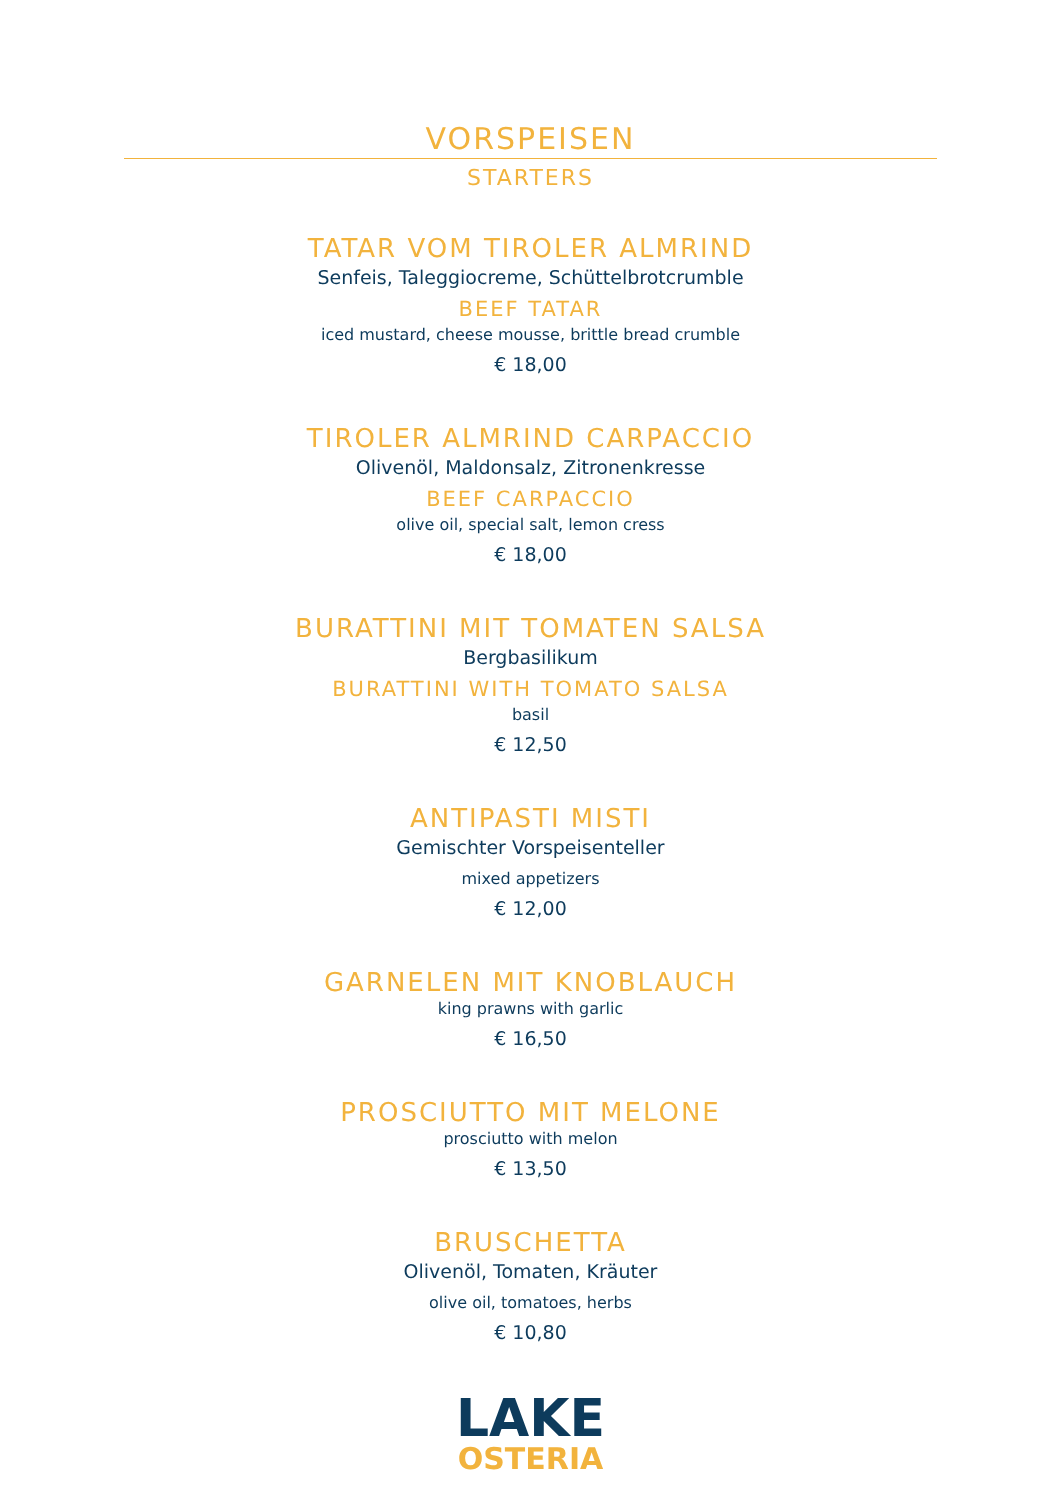VORSPEISEN
STARTERS
TATAR VOM TIROLER ALMRIND
Senfeis, Taleggiocreme, Schüttelbrotcrumble
BEEF TATAR
iced mustard, cheese mousse, brittle bread crumble
€ 18,00
TIROLER ALMRIND CARPACCIO
Olivenöl, Maldonsalz, Zitronenkresse
BEEF CARPACCIO
olive oil, special salt, lemon cress
€ 18,00
BURATTINI MIT TOMATEN SALSA
Bergbasilikum
BURATTINI WITH TOMATO SALSA
basil
€ 12,50
ANTIPASTI MISTI
Gemischter Vorspeisenteller
mixed appetizers
€ 12,00
GARNELEN MIT KNOBLAUCH
king prawns with garlic
€ 16,50
PROSCIUTTO MIT MELONE
prosciutto with melon
€ 13,50
BRUSCHETTA
Olivenöl, Tomaten, Kräuter
olive oil, tomatoes, herbs
€ 10,80
LAKE
OSTERIA